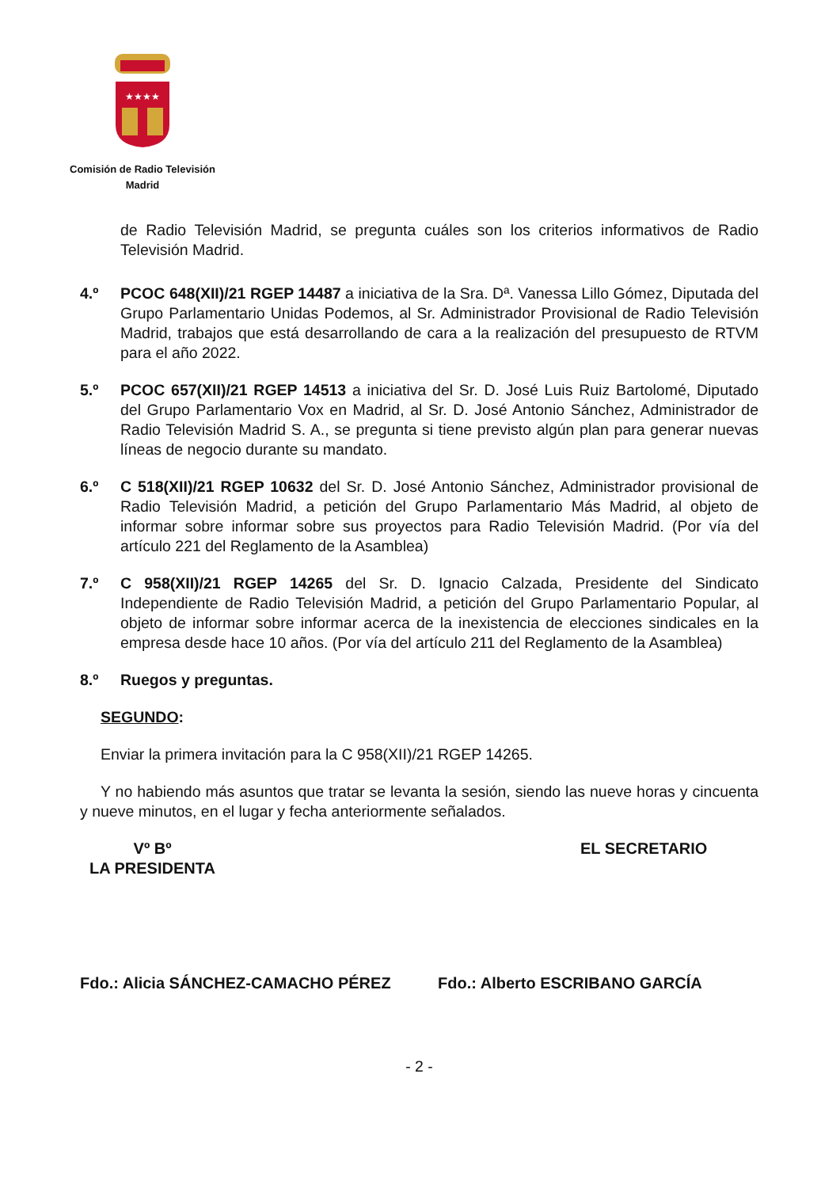★★★★
Comisión de Radio Televisión
Madrid
de Radio Televisión Madrid, se pregunta cuáles son los criterios informativos de Radio Televisión Madrid.
4.º PCOC 648(XII)/21 RGEP 14487 a iniciativa de la Sra. Dª. Vanessa Lillo Gómez, Diputada del Grupo Parlamentario Unidas Podemos, al Sr. Administrador Provisional de Radio Televisión Madrid, trabajos que está desarrollando de cara a la realización del presupuesto de RTVM para el año 2022.
5.º PCOC 657(XII)/21 RGEP 14513 a iniciativa del Sr. D. José Luis Ruiz Bartolomé, Diputado del Grupo Parlamentario Vox en Madrid, al Sr. D. José Antonio Sánchez, Administrador de Radio Televisión Madrid S. A., se pregunta si tiene previsto algún plan para generar nuevas líneas de negocio durante su mandato.
6.º C 518(XII)/21 RGEP 10632 del Sr. D. José Antonio Sánchez, Administrador provisional de Radio Televisión Madrid, a petición del Grupo Parlamentario Más Madrid, al objeto de informar sobre informar sobre sus proyectos para Radio Televisión Madrid. (Por vía del artículo 221 del Reglamento de la Asamblea)
7.º C 958(XII)/21 RGEP 14265 del Sr. D. Ignacio Calzada, Presidente del Sindicato Independiente de Radio Televisión Madrid, a petición del Grupo Parlamentario Popular, al objeto de informar sobre informar acerca de la inexistencia de elecciones sindicales en la empresa desde hace 10 años. (Por vía del artículo 211 del Reglamento de la Asamblea)
8.º Ruegos y preguntas.
SEGUNDO:
Enviar la primera invitación para la C 958(XII)/21 RGEP 14265.
Y no habiendo más asuntos que tratar se levanta la sesión, siendo las nueve horas y cincuenta y nueve minutos, en el lugar y fecha anteriormente señalados.
Vº Bº
LA PRESIDENTA
EL SECRETARIO
Fdo.: Alicia SÁNCHEZ-CAMACHO PÉREZ Fdo.: Alberto ESCRIBANO GARCÍA
- 2 -